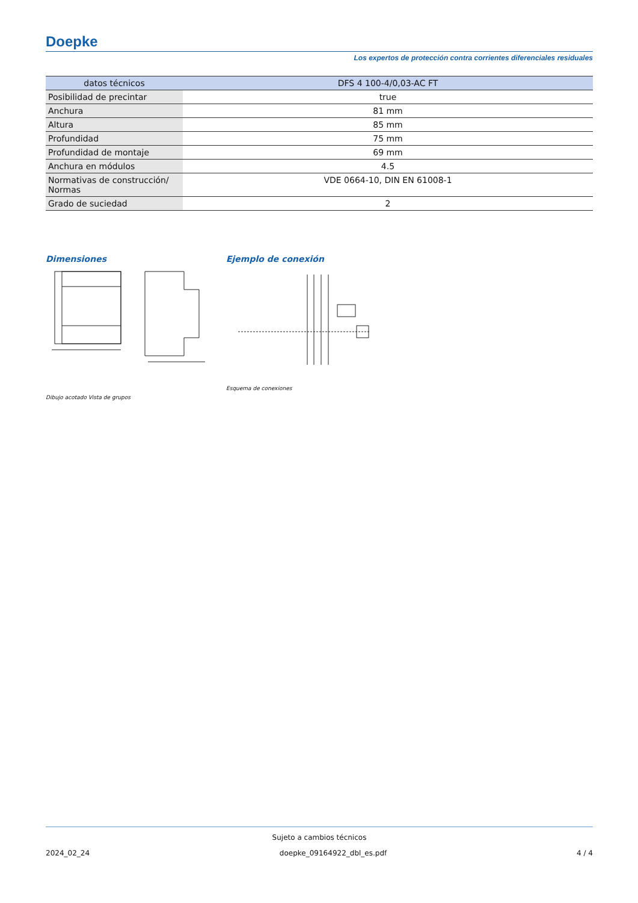Doepke
Los expertos de protección contra corrientes diferenciales residuales
| datos técnicos | DFS 4 100-4/0,03-AC FT |
| --- | --- |
| Posibilidad de precintar | true |
| Anchura | 81 mm |
| Altura | 85 mm |
| Profundidad | 75 mm |
| Profundidad de montaje | 69 mm |
| Anchura en módulos | 4.5 |
| Normativas de construcción/ Normas | VDE 0664-10, DIN EN 61008-1 |
| Grado de suciedad | 2 |
Dimensiones
Dibujo acotado Vista de grupos
Ejemplo de conexión
Esquema de conexiones
Sujeto a cambios técnicos
2024_02_24 doepke_09164922_dbl_es.pdf 4 / 4